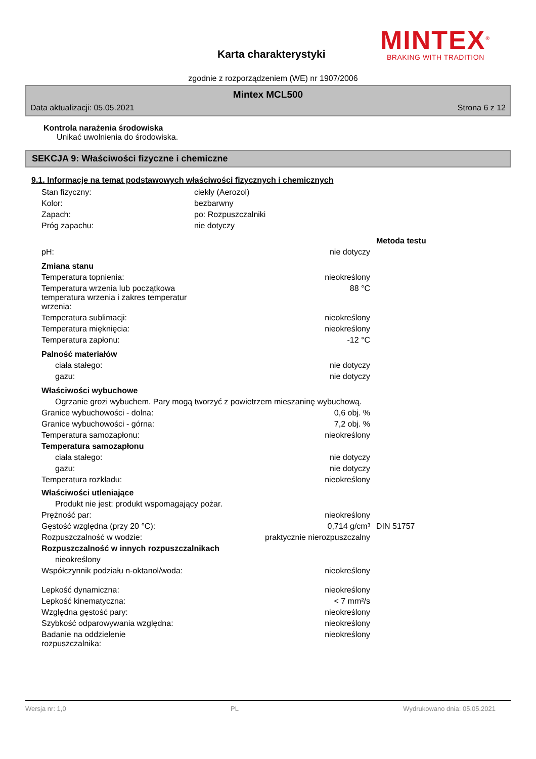MINTEX<sup>®</sup>
BRAKING WITH TRADITION
Karta charakterystyki
zgodnie z rozporządzeniem (WE) nr 1907/2006
Mintex MCL500
Data aktualizacji: 05.05.2021 Strona 6 z 12
Kontrola narażenia środowiska
Unikać uwolnienia do środowiska.
SEKCJA 9: Właściwości fizyczne i chemiczne
9.1. Informacje na temat podstawowych właściwości fizycznych i chemicznych
| Stan fizyczny: | ciekły (Aerozol) |
| Kolor: | bezbarwny |
| Zapach: | po: Rozpuszczalniki |
| Próg zapachu: | nie dotyczy |
| | | Metoda testu |
| pH: | nie dotyczy | |
| Zmiana stanu | | |
| Temperatura topnienia: | nieokreślony | |
| Temperatura wrzenia lub początkowa temperatura wrzenia i zakres temperatur wrzenia: | 88 °C | |
| Temperatura sublimacji: | nieokreślony | |
| Temperatura mięknięcia: | nieokreślony | |
| Temperatura zapłonu: | -12 °C | |
| Palność materiałów | | |
| ciała stałego: | nie dotyczy | |
| gazu: | nie dotyczy | |
| Właściwości wybuchowe | | |
| Ogrzanie grozi wybuchem. Pary mogą tworzyć z powietrzem mieszaninę wybuchową. | | |
| Granice wybuchowości - dolna: | 0,6 obj. % | |
| Granice wybuchowości - górna: | 7,2 obj. % | |
| Temperatura samozapłonu: | nieokreślony | |
| Temperatura samozapłonu | | |
| ciała stałego: | nie dotyczy | |
| gazu: | nie dotyczy | |
| Temperatura rozkładu: | nieokreślony | |
| Właściwości utleniające | | |
| Produkt nie jest: produkt wspomagający pożar. | | |
| Prężność par: | nieokreślony | |
| Gęstość względna (przy 20 °C): | 0,714 g/cm³ | DIN 51757 |
| Rozpuszczalność w wodzie: | praktycznie nierozpuszczalny | |
| Rozpuszczalność w innych rozpuszczalnikach | | |
| nieokreślony | | |
| Współczynnik podziału n-oktanol/woda: | nieokreślony | |
| Lepkość dynamiczna: | nieokreślony | |
| Lepkość kinematyczna: | < 7 mm²/s | |
| Względna gęstość pary: | nieokreślony | |
| Szybkość odparowywania względna: | nieokreślony | |
| Badanie na oddzielenie rozpuszczalnika: | nieokreślony | |
Wersja nr: 1,0 PL Wydrukowano dnia: 05.05.2021